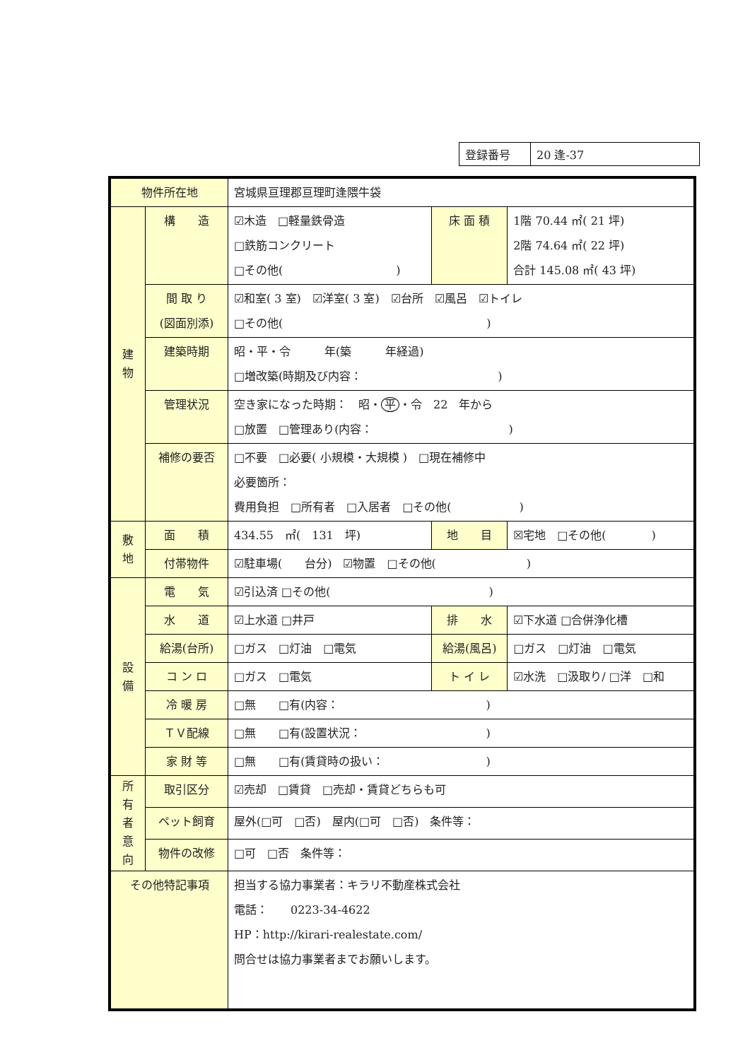| 登録番号 | 20 逢-37 |
| 物件所在地 | | 宮城県亘理郡亘理町逢隈牛袋 | | |
| 建 物 | 構 造 | ☑木造 □軽量鉄骨造 □鉄筋コンクリート □その他( ) | 床 面 積 | 1階 70.44 ㎡( 21 坪) 2階 74.64 ㎡( 22 坪) 合計 145.08 ㎡( 43 坪) |
| | 間 取 り (図面別添) | ☑和室( 3 室) ☑洋室( 3 室) ☑台所 ☑風呂 ☑トイレ □その他( ) | | |
| | 建築時期 | 昭・平・令 年(築 年経過) □増改築(時期及び内容： ) | | |
| | 管理状況 | 空き家になった時期： 昭・ 平 ・令 22 年から □放置 □管理あり(内容： ) | | |
| | 補修の要否 | □不要 □必要( 小規模・大規模 ) □現在補修中 必要箇所： 費用負担 □所有者 □入居者 □その他( ) | | |
| 敷 地 | 面 積 | 434.55 ㎡( 131 坪) | 地 目 | ☒宅地 □その他( ) |
| | 付帯物件 | ☑駐車場( 台分) ☑物置 □その他( ) | | |
| 設 備 | 電 気 | ☑引込済 □その他( ) | | |
| | 水 道 | ☑上水道 □井戸 | 排 水 | ☑下水道 □合併浄化槽 |
| | 給湯(台所) | □ガス □灯油 □電気 | 給湯(風呂) | □ガス □灯油 □電気 |
| | コ ン ロ | □ガス □電気 | ト イ レ | ☑水洗 □汲取り/ □洋 □和 |
| | 冷 暖 房 | □無 □有(内容： ) | | |
| | ＴＶ配線 | □無 □有(設置状況： ) | | |
| | 家 財 等 | □無 □有(賃貸時の扱い： ) | | |
| 所 有 者 意 向 | 取引区分 | ☑売却 □賃貸 □売却・賃貸どちらも可 | | |
| | ペット飼育 | 屋外(□可 □否) 屋内(□可 □否) 条件等： | | |
| | 物件の改修 | □可 □否 条件等： | | |
| その他特記事項 | | 担当する協力事業者：キラリ不動産株式会社 電話： 0223-34-4622 HP：http://kirari-realestate.com/ 問合せは協力事業者までお願いします。 | | |